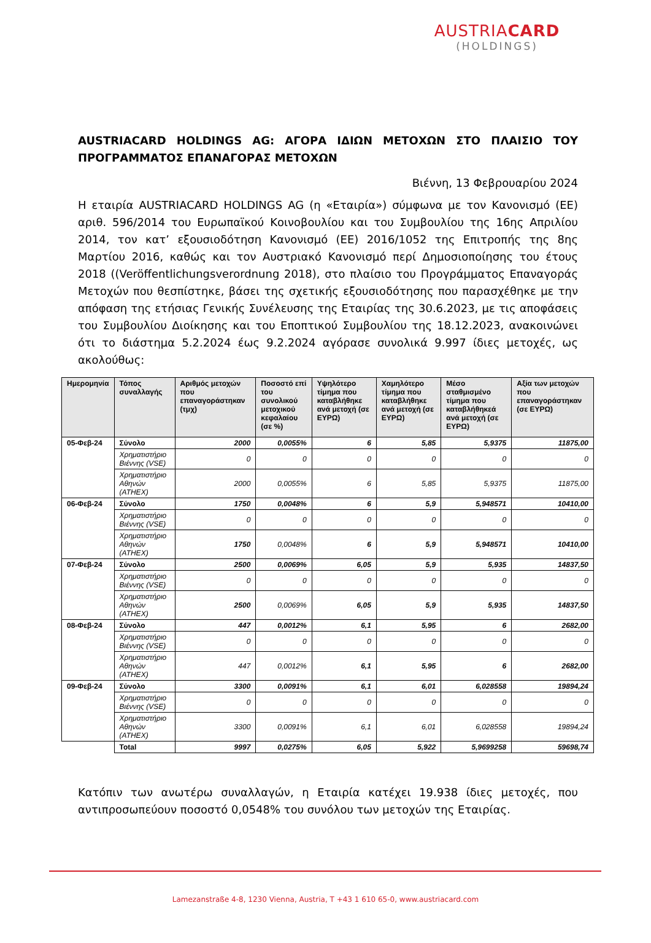AUSTRIACARD
(HOLDINGS)
AUSTRIACARD HOLDINGS AG: ΑΓΟΡΑ ΙΔΙΩΝ ΜΕΤΟΧΩΝ ΣΤΟ ΠΛΑΙΣΙΟ ΤΟΥ ΠΡΟΓΡΑΜΜΑΤΟΣ ΕΠΑΝΑΓΟΡΑΣ ΜΕΤΟΧΩΝ
Βιέννη, 13 Φεβρουαρίου 2024
Η εταιρία AUSTRIACARD HOLDINGS AG (η «Εταιρία») σύμφωνα με τον Κανονισμό (ΕΕ) αριθ. 596/2014 του Ευρωπαϊκού Κοινοβουλίου και του Συμβουλίου της 16ης Απριλίου 2014, τον κατ’ εξουσιοδότηση Κανονισμό (ΕΕ) 2016/1052 της Επιτροπής της 8ης Μαρτίου 2016, καθώς και τον Αυστριακό Κανονισμό περί Δημοσιοποίησης του έτους 2018 ((Veröffentlichungsverordnung 2018), στο πλαίσιο του Προγράμματος Επαναγοράς Μετοχών που θεσπίστηκε, βάσει της σχετικής εξουσιοδότησης που παρασχέθηκε με την απόφαση της ετήσιας Γενικής Συνέλευσης της Εταιρίας της 30.6.2023, με τις αποφάσεις του Συμβουλίου Διοίκησης και του Εποπτικού Συμβουλίου της 18.12.2023, ανακοινώνει ότι το διάστημα 5.2.2024 έως 9.2.2024 αγόρασε συνολικά 9.997 ίδιες μετοχές, ως ακολούθως:
| Ημερομηνία | Τόπος συναλλαγής | Αριθμός μετοχών που επαναγοράστηκαν (τμχ) | Ποσοστό επί του συνολικού μετοχικού κεφαλαίου (σε %) | Υψηλότερο τίμημα που καταβλήθηκε ανά μετοχή (σε ΕΥΡΩ) | Χαμηλότερο τίμημα που καταβλήθηκε ανά μετοχή (σε ΕΥΡΩ) | Μέσο σταθμισμένο τίμημα που καταβλήθηκεά ανά μετοχή (σε ΕΥΡΩ) | Αξία των μετοχών που επαναγοράστηκαν (σε ΕΥΡΩ) |
| --- | --- | --- | --- | --- | --- | --- | --- |
| 05-Φεβ-24 | Σύνολο | 2000 | 0,0055% | 6 | 5,85 | 5,9375 | 11875,00 |
| | Χρηματιστήριο Βιέννης (VSE) | 0 | 0 | 0 | 0 | 0 | 0 |
| | Χρηματιστήριο Αθηνών (ATHEX) | 2000 | 0,0055% | 6 | 5,85 | 5,9375 | 11875,00 |
| 06-Φεβ-24 | Σύνολο | 1750 | 0,0048% | 6 | 5,9 | 5,948571 | 10410,00 |
| | Χρηματιστήριο Βιέννης (VSE) | 0 | 0 | 0 | 0 | 0 | 0 |
| | Χρηματιστήριο Αθηνών (ATHEX) | 1750 | 0,0048% | 6 | 5,9 | 5,948571 | 10410,00 |
| 07-Φεβ-24 | Σύνολο | 2500 | 0,0069% | 6,05 | 5,9 | 5,935 | 14837,50 |
| | Χρηματιστήριο Βιέννης (VSE) | 0 | 0 | 0 | 0 | 0 | 0 |
| | Χρηματιστήριο Αθηνών (ATHEX) | 2500 | 0,0069% | 6,05 | 5,9 | 5,935 | 14837,50 |
| 08-Φεβ-24 | Σύνολο | 447 | 0,0012% | 6,1 | 5,95 | 6 | 2682,00 |
| | Χρηματιστήριο Βιέννης (VSE) | 0 | 0 | 0 | 0 | 0 | 0 |
| | Χρηματιστήριο Αθηνών (ATHEX) | 447 | 0,0012% | 6,1 | 5,95 | 6 | 2682,00 |
| 09-Φεβ-24 | Σύνολο | 3300 | 0,0091% | 6,1 | 6,01 | 6,028558 | 19894,24 |
| | Χρηματιστήριο Βιέννης (VSE) | 0 | 0 | 0 | 0 | 0 | 0 |
| | Χρηματιστήριο Αθηνών (ATHEX) | 3300 | 0,0091% | 6,1 | 6,01 | 6,028558 | 19894,24 |
| | Total | 9997 | 0,0275% | 6,05 | 5,922 | 5,9699258 | 59698,74 |
Κατόπιν των ανωτέρω συναλλαγών, η Εταιρία κατέχει 19.938 ίδιες μετοχές, που αντιπροσωπεύουν ποσοστό 0,0548% του συνόλου των μετοχών της Εταιρίας.
Lamezanstraße 4-8, 1230 Vienna, Austria, T +43 1 610 65-0, www.austriacard.com